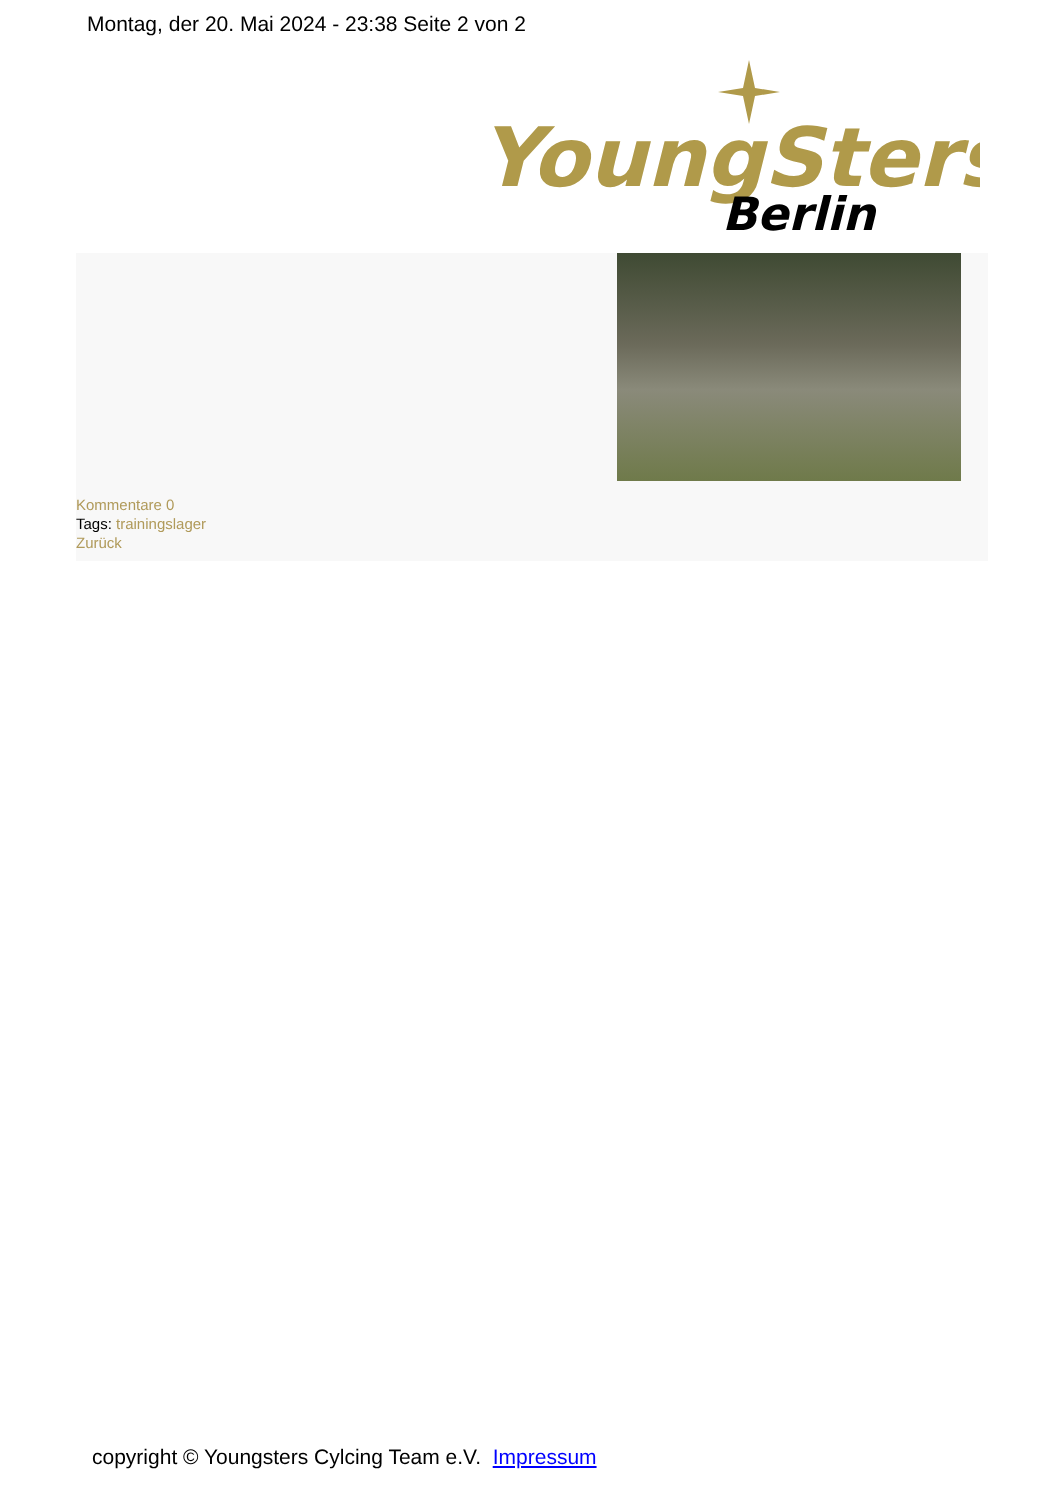Montag, der 20. Mai 2024 - 23:38 Seite 2 von 2
YoungSters
Berlin
Kommentare 0
Tags: trainingslager
Zurück
copyright © Youngsters Cylcing Team e.V. Impressum